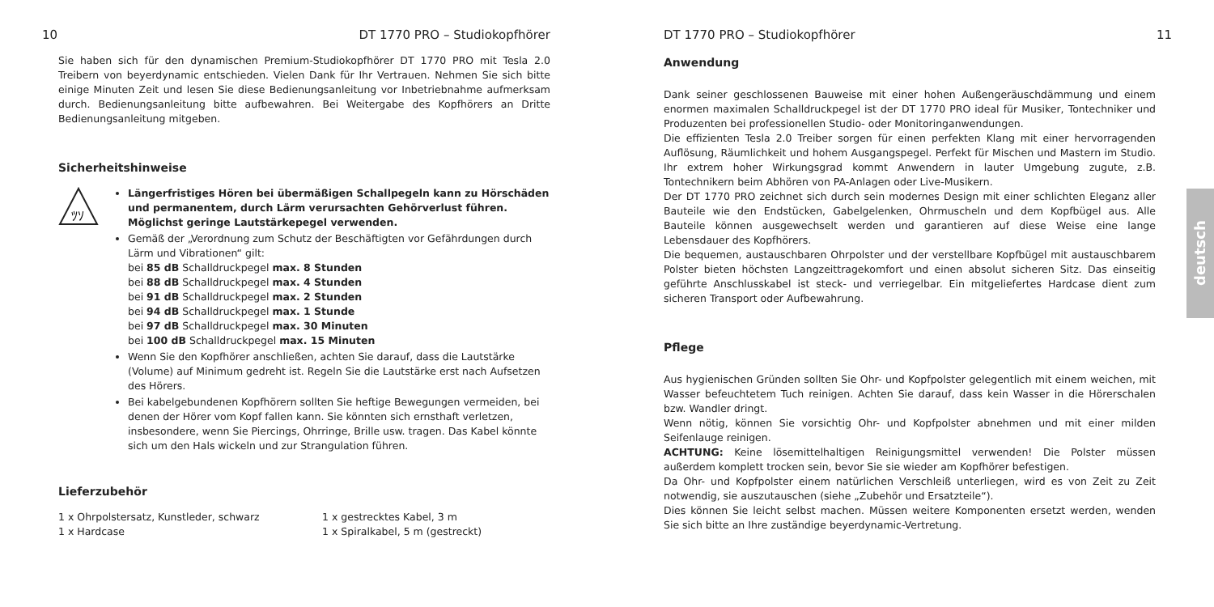10 DT 1770 PRO – Studiokopfhörer
Sie haben sich für den dynamischen Premium-Studiokopfhörer DT 1770 PRO mit Tesla 2.0 Treibern von beyerdynamic entschieden. Vielen Dank für Ihr Vertrauen. Nehmen Sie sich bitte einige Minuten Zeit und lesen Sie diese Bedienungsanleitung vor Inbetriebnahme aufmerksam durch. Bedienungsanleitung bitte aufbewahren. Bei Weitergabe des Kopfhörers an Dritte Bedienungsanleitung mitgeben.
Sicherheitshinweise
ﾂｿ
Längerfristiges Hören bei übermäßigen Schallpegeln kann zu Hörschäden und permanentem, durch Lärm verursachten Gehörverlust führen. Möglichst geringe Lautstärkepegel verwenden.
Gemäß der „Verordnung zum Schutz der Beschäftigten vor Gefährdungen durch Lärm und Vibrationen“ gilt:
bei 85 dB Schalldruckpegel max. 8 Stunden
bei 88 dB Schalldruckpegel max. 4 Stunden
bei 91 dB Schalldruckpegel max. 2 Stunden
bei 94 dB Schalldruckpegel max. 1 Stunde
bei 97 dB Schalldruckpegel max. 30 Minuten
bei 100 dB Schalldruckpegel max. 15 Minuten
Wenn Sie den Kopfhörer anschließen, achten Sie darauf, dass die Lautstärke (Volume) auf Minimum gedreht ist. Regeln Sie die Lautstärke erst nach Aufsetzen des Hörers.
Bei kabelgebundenen Kopfhörern sollten Sie heftige Bewegungen vermeiden, bei denen der Hörer vom Kopf fallen kann. Sie könnten sich ernsthaft verletzen, insbesondere, wenn Sie Piercings, Ohrringe, Brille usw. tragen. Das Kabel könnte sich um den Hals wickeln und zur Strangulation führen.
Lieferzubehör
1 x Ohrpolstersatz, Kunstleder, schwarz
1 x Hardcase
1 x gestrecktes Kabel, 3 m
1 x Spiralkabel, 5 m (gestreckt)
DT 1770 PRO – Studiokopfhörer 11
Anwendung
Dank seiner geschlossenen Bauweise mit einer hohen Außengeräuschdämmung und einem enormen maximalen Schalldruckpegel ist der DT 1770 PRO ideal für Musiker, Tontechniker und Produzenten bei professionellen Studio- oder Monitoringanwendungen.
Die effizienten Tesla 2.0 Treiber sorgen für einen perfekten Klang mit einer hervorragenden Auflösung, Räumlichkeit und hohem Ausgangspegel. Perfekt für Mischen und Mastern im Studio. Ihr extrem hoher Wirkungsgrad kommt Anwendern in lauter Umgebung zugute, z.B. Tontechnikern beim Abhören von PA-Anlagen oder Live-Musikern.
Der DT 1770 PRO zeichnet sich durch sein modernes Design mit einer schlichten Eleganz aller Bauteile wie den Endstücken, Gabelgelenken, Ohrmuscheln und dem Kopfbügel aus. Alle Bauteile können ausgewechselt werden und garantieren auf diese Weise eine lange Lebensdauer des Kopfhörers.
Die bequemen, austauschbaren Ohrpolster und der verstellbare Kopfbügel mit austauschbarem Polster bieten höchsten Langzeittragekomfort und einen absolut sicheren Sitz. Das einseitig geführte Anschlusskabel ist steck- und verriegelbar. Ein mitgeliefertes Hardcase dient zum sicheren Transport oder Aufbewahrung.
Pflege
Aus hygienischen Gründen sollten Sie Ohr- und Kopfpolster gelegentlich mit einem weichen, mit Wasser befeuchtetem Tuch reinigen. Achten Sie darauf, dass kein Wasser in die Hörerschalen bzw. Wandler dringt.
Wenn nötig, können Sie vorsichtig Ohr- und Kopfpolster abnehmen und mit einer milden Seifenlauge reinigen.
ACHTUNG: Keine lösemittelhaltigen Reinigungsmittel verwenden! Die Polster müssen außerdem komplett trocken sein, bevor Sie sie wieder am Kopfhörer befestigen.
Da Ohr- und Kopfpolster einem natürlichen Verschleiß unterliegen, wird es von Zeit zu Zeit notwendig, sie auszutauschen (siehe „Zubehör und Ersatzteile“).
Dies können Sie leicht selbst machen. Müssen weitere Komponenten ersetzt werden, wenden Sie sich bitte an Ihre zuständige beyerdynamic-Vertretung.
deutsch